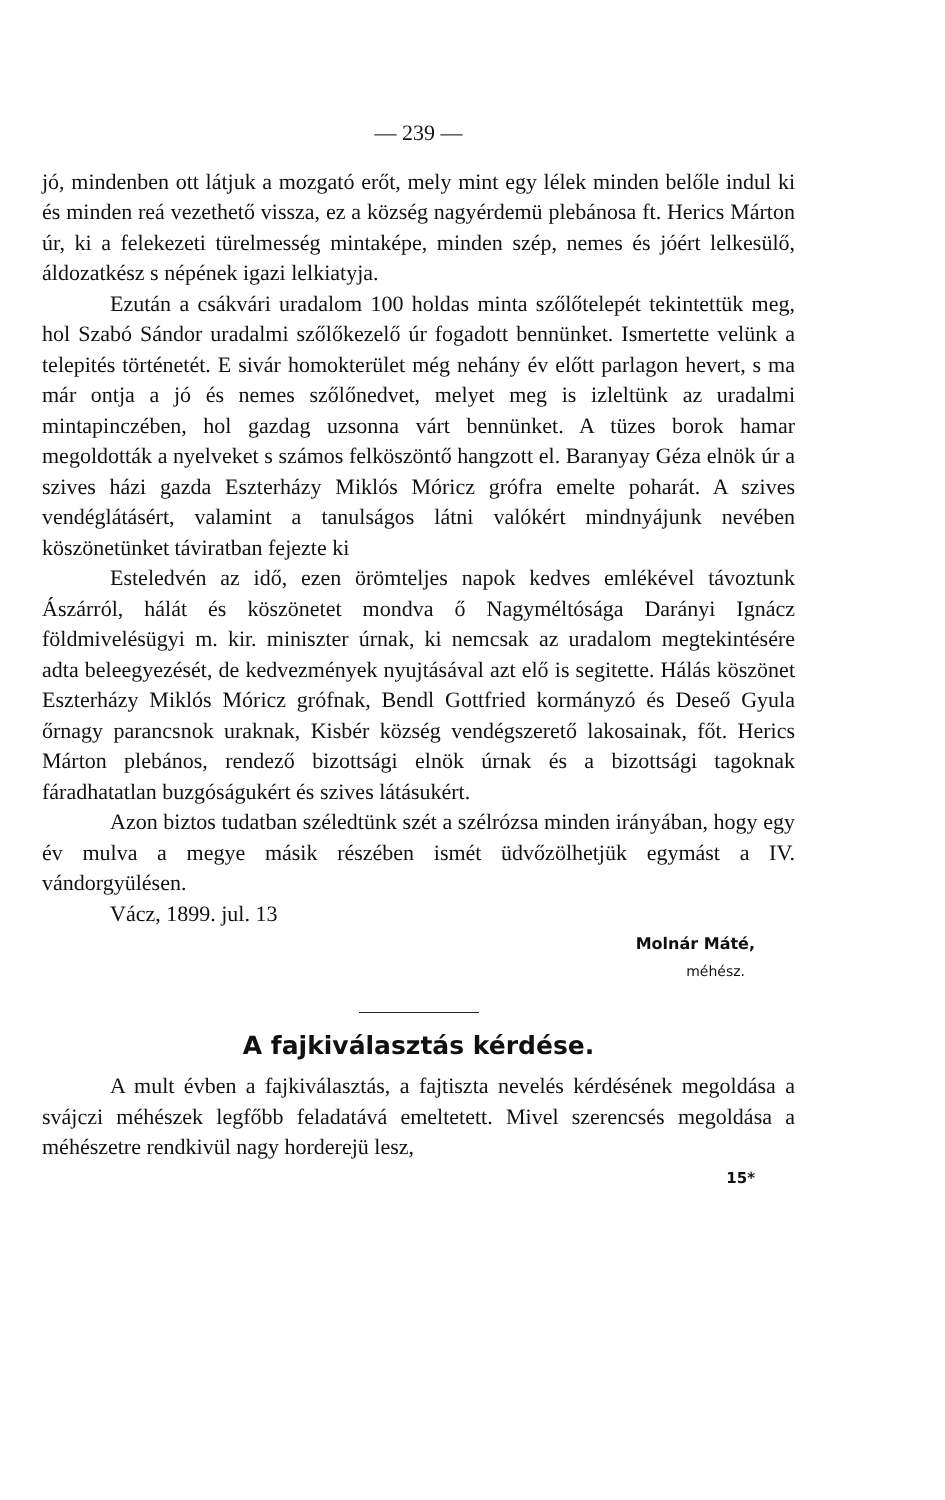— 239 —
jó, mindenben ott látjuk a mozgató erőt, mely mint egy lélek minden belőle indul ki és minden reá vezethető vissza, ez a község nagyérdemü plebánosa ft. Herics Márton úr, ki a felekezeti türelmesség mintaképe, minden szép, nemes és jóért lelkesülő, áldozatkész s népének igazi lelkiatyja.
Ezután a csákvári uradalom 100 holdas minta szőlőtelepét tekintettük meg, hol Szabó Sándor uradalmi szőlőkezelő úr fogadott bennünket. Ismertette velünk a telepités történetét. E sivár homokterület még nehány év előtt parlagon hevert, s ma már ontja a jó és nemes szőlőnedvet, melyet meg is izleltünk az uradalmi mintapinczében, hol gazdag uzsonna várt bennünket. A tüzes borok hamar megoldották a nyelveket s számos felköszöntő hangzott el. Baranyay Géza elnök úr a szives házi gazda Eszterházy Miklós Móricz grófra emelte poharát. A szives vendéglátásért, valamint a tanulságos látni valókért mindnyájunk nevében köszönetünket táviratban fejezte ki
Esteledvén az idő, ezen örömteljes napok kedves emlékével távoztunk Ászárról, hálát és köszönetet mondva ő Nagyméltósága Darányi Ignácz földmivelésügyi m. kir. miniszter úrnak, ki nemcsak az uradalom megtekintésére adta beleegyezését, de kedvezmények nyujtásával azt elő is segitette. Hálás köszönet Eszterházy Miklós Móricz grófnak, Bendl Gottfried kormányzó és Deseő Gyula őrnagy parancsnok uraknak, Kisbér község vendégszerető lakosainak, főt. Herics Márton plebános, rendező bizottsági elnök úrnak és a bizottsági tagoknak fáradhatatlan buzgóságukért és szives látásukért.
Azon biztos tudatban széledtünk szét a szélrózsa minden irányában, hogy egy év mulva a megye másik részében ismét üdvőzölhetjük egymást a IV. vándorgyülésen.
Vácz, 1899. jul. 13
Molnár Máté,
méhész.
A fajkiválasztás kérdése.
A mult évben a fajkiválasztás, a fajtiszta nevelés kérdésének megoldása a svájczi méhészek legfőbb feladatává emeltetett. Mivel szerencsés megoldása a méhészetre rendkivül nagy horderejü lesz,
15*